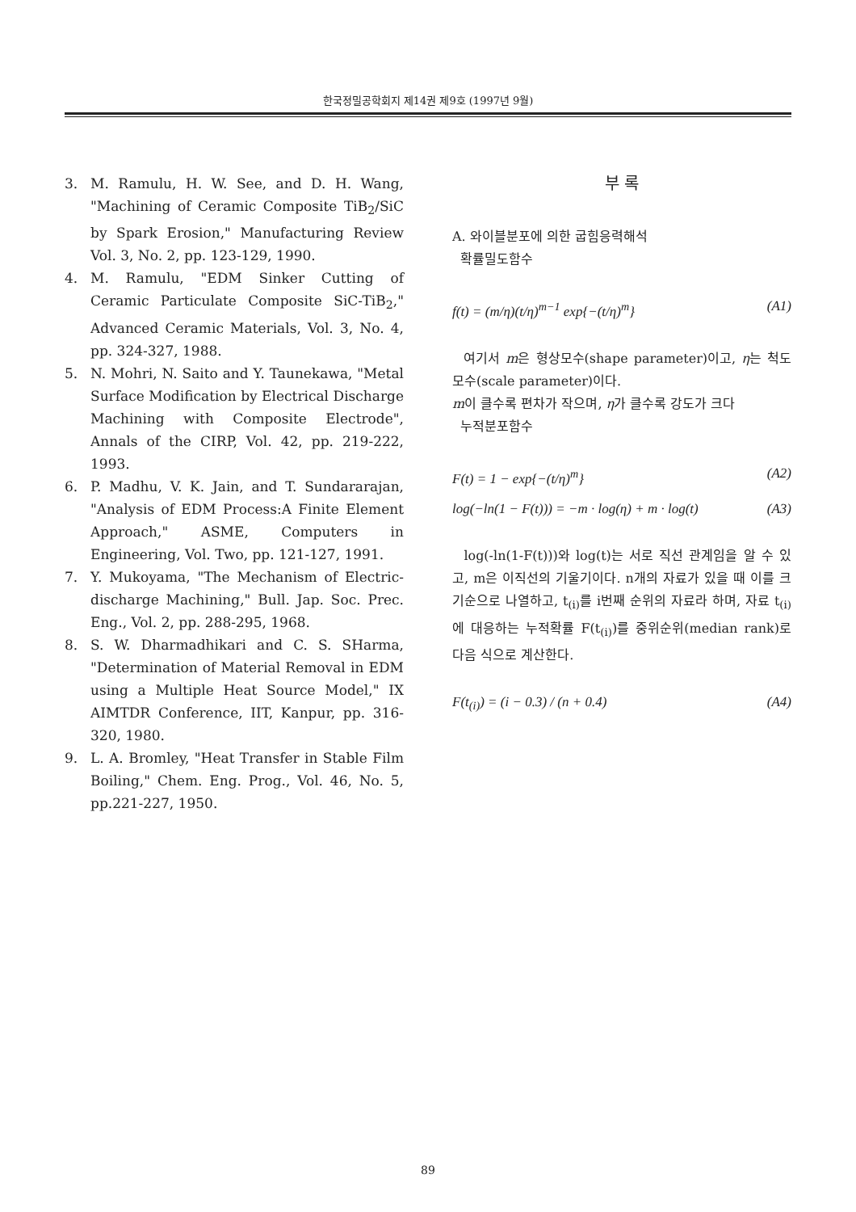한국정밀공학회지 제14권 제9호 (1997년 9월)
3. M. Ramulu, H. W. See, and D. H. Wang, "Machining of Ceramic Composite TiB<sub>2</sub>/SiC by Spark Erosion," Manufacturing Review Vol. 3, No. 2, pp. 123-129, 1990.
4. M. Ramulu, "EDM Sinker Cutting of Ceramic Particulate Composite SiC-TiB<sub>2</sub>," Advanced Ceramic Materials, Vol. 3, No. 4, pp. 324-327, 1988.
5. N. Mohri, N. Saito and Y. Taunekawa, "Metal Surface Modification by Electrical Discharge Machining with Composite Electrode", Annals of the CIRP, Vol. 42, pp. 219-222, 1993.
6. P. Madhu, V. K. Jain, and T. Sundararajan, "Analysis of EDM Process:A Finite Element Approach," ASME, Computers in Engineering, Vol. Two, pp. 121-127, 1991.
7. Y. Mukoyama, "The Mechanism of Electric-discharge Machining," Bull. Jap. Soc. Prec. Eng., Vol. 2, pp. 288-295, 1968.
8. S. W. Dharmadhikari and C. S. SHarma, "Determination of Material Removal in EDM using a Multiple Heat Source Model," IX AIMTDR Conference, IIT, Kanpur, pp. 316-320, 1980.
9. L. A. Bromley, "Heat Transfer in Stable Film Boiling," Chem. Eng. Prog., Vol. 46, No. 5, pp.221-227, 1950.
부 록
A. 와이블분포에 의한 굽힘응력해석
확률밀도함수
f(t) = (m/η)(t/η)<sup>m−1</sup> exp{−(t/η)<sup>m</sup>} (A1)
여기서 m은 형상모수(shape parameter)이고, η는 척도모수(scale parameter)이다.
m이 클수록 편차가 작으며, η가 클수록 강도가 크다
누적분포함수
F(t) = 1 − exp{−(t/η)<sup>m</sup>} (A2)
log(−ln(1 − F(t))) = −m · log(η) + m · log(t) (A3)
log(-ln(1-F(t)))와 log(t)는 서로 직선 관계임을 알 수 있고, m은 이직선의 기울기이다. n개의 자료가 있을 때 이를 크기순으로 나열하고, t<sub>(i)</sub>를 i번째 순위의 자료라 하며, 자료 t<sub>(i)</sub>에 대응하는 누적확률 F(t<sub>(i)</sub>)를 중위순위(median rank)로 다음 식으로 계산한다.
F(t<sub>(i)</sub>) = (i − 0.3) / (n + 0.4) (A4)
89